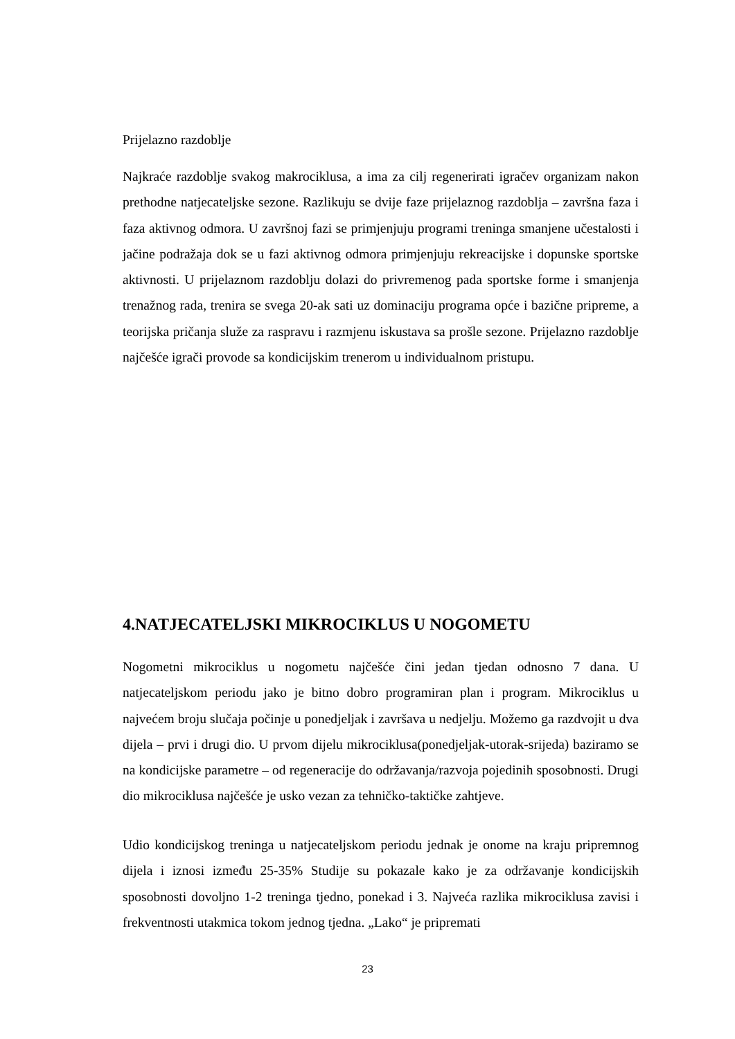Prijelazno razdoblje
Najkraće razdoblje svakog makrociklusa, a ima za cilj regenerirati igračev organizam nakon prethodne natjecateljske sezone. Razlikuju se dvije faze prijelaznog razdoblja – završna faza i faza aktivnog odmora. U završnoj fazi se primjenjuju programi treninga smanjene učestalosti i jačine podražaja dok se u fazi aktivnog odmora primjenjuju rekreacijske i dopunske sportske aktivnosti. U prijelaznom razdoblju dolazi do privremenog pada sportske forme i smanjenja trenažnog rada, trenira se svega 20-ak sati uz dominaciju programa opće i bazične pripreme, a teorijska pričanja služe za raspravu i razmjenu iskustava sa prošle sezone. Prijelazno razdoblje najčešće igrači provode sa kondicijskim trenerom u individualnom pristupu.
4.NATJECATELJSKI MIKROCIKLUS U NOGOMETU
Nogometni mikrociklus u nogometu najčešće čini jedan tjedan odnosno 7 dana. U natjecateljskom periodu jako je bitno dobro programiran plan i program. Mikrociklus u najvećem broju slučaja počinje u ponedjeljak i završava u nedjelju. Možemo ga razdvojit u dva dijela – prvi i drugi dio. U prvom dijelu mikrociklusa(ponedjeljak-utorak-srijeda) baziramo se na kondicijske parametre – od regeneracije do održavanja/razvoja pojedinih sposobnosti. Drugi dio mikrociklusa najčešće je usko vezan za tehničko-taktičke zahtjeve.
Udio kondicijskog treninga u natjecateljskom periodu jednak je onome na kraju pripremnog dijela i iznosi između 25-35% Studije su pokazale kako je za održavanje kondicijskih sposobnosti dovoljno 1-2 treninga tjedno, ponekad i 3. Najveća razlika mikrociklusa zavisi i frekventnosti utakmica tokom jednog tjedna. „Lako“ je pripremati
23